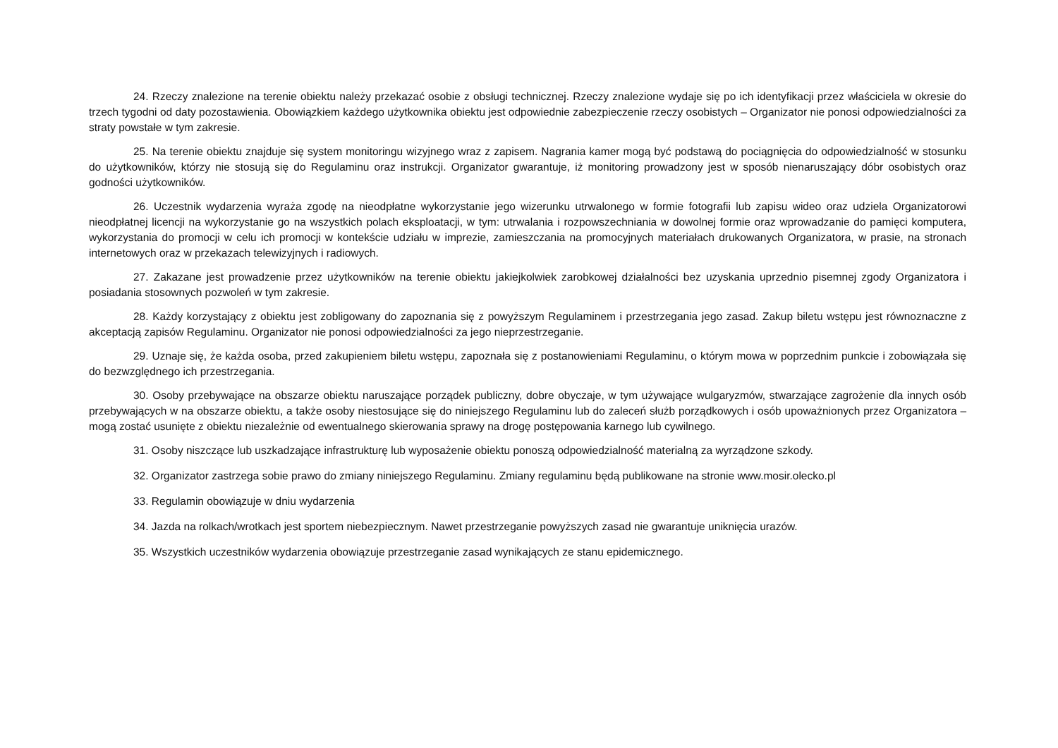24. Rzeczy znalezione na terenie obiektu należy przekazać osobie z obsługi technicznej. Rzeczy znalezione wydaje się po ich identyfikacji przez właściciela w okresie do trzech tygodni od daty pozostawienia. Obowiązkiem każdego użytkownika obiektu jest odpowiednie zabezpieczenie rzeczy osobistych – Organizator nie ponosi odpowiedzialności za straty powstałe w tym zakresie.
25. Na terenie obiektu znajduje się system monitoringu wizyjnego wraz z zapisem. Nagrania kamer mogą być podstawą do pociągnięcia do odpowiedzialność w stosunku do użytkowników, którzy nie stosują się do Regulaminu oraz instrukcji. Organizator gwarantuje, iż monitoring prowadzony jest w sposób nienaruszający dóbr osobistych oraz godności użytkowników.
26. Uczestnik wydarzenia wyraża zgodę na nieodpłatne wykorzystanie jego wizerunku utrwalonego w formie fotografii lub zapisu wideo oraz udziela Organizatorowi nieodpłatnej licencji na wykorzystanie go na wszystkich polach eksploatacji, w tym: utrwalania i rozpowszechniania w dowolnej formie oraz wprowadzanie do pamięci komputera, wykorzystania do promocji w celu ich promocji w kontekście udziału w imprezie, zamieszczania na promocyjnych materiałach drukowanych Organizatora, w prasie, na stronach internetowych oraz w przekazach telewizyjnych i radiowych.
27. Zakazane jest prowadzenie przez użytkowników na terenie obiektu jakiejkolwiek zarobkowej działalności bez uzyskania uprzednio pisemnej zgody Organizatora i posiadania stosownych pozwoleń w tym zakresie.
28. Każdy korzystający z obiektu jest zobligowany do zapoznania się z powyższym Regulaminem i przestrzegania jego zasad. Zakup biletu wstępu jest równoznaczne z akceptacją zapisów Regulaminu. Organizator nie ponosi odpowiedzialności za jego nieprzestrzeganie.
29. Uznaje się, że każda osoba, przed zakupieniem biletu wstępu, zapoznała się z postanowieniami Regulaminu, o którym mowa w poprzednim punkcie i zobowiązała się do bezwzględnego ich przestrzegania.
30. Osoby przebywające na obszarze obiektu naruszające porządek publiczny, dobre obyczaje, w tym używające wulgaryzmów, stwarzające zagrożenie dla innych osób przebywających w na obszarze obiektu, a także osoby niestosujące się do niniejszego Regulaminu lub do zaleceń służb porządkowych i osób upoważnionych przez Organizatora – mogą zostać usunięte z obiektu niezależnie od ewentualnego skierowania sprawy na drogę postępowania karnego lub cywilnego.
31. Osoby niszczące lub uszkadzające infrastrukturę lub wyposażenie obiektu ponoszą odpowiedzialność materialną za wyrządzone szkody.
32. Organizator zastrzega sobie prawo do zmiany niniejszego Regulaminu. Zmiany regulaminu będą publikowane na stronie www.mosir.olecko.pl
33. Regulamin obowiązuje w dniu wydarzenia
34. Jazda na rolkach/wrotkach jest sportem niebezpiecznym. Nawet przestrzeganie powyższych zasad nie gwarantuje uniknięcia urazów.
35. Wszystkich uczestników wydarzenia obowiązuje przestrzeganie zasad wynikających ze stanu epidemicznego.